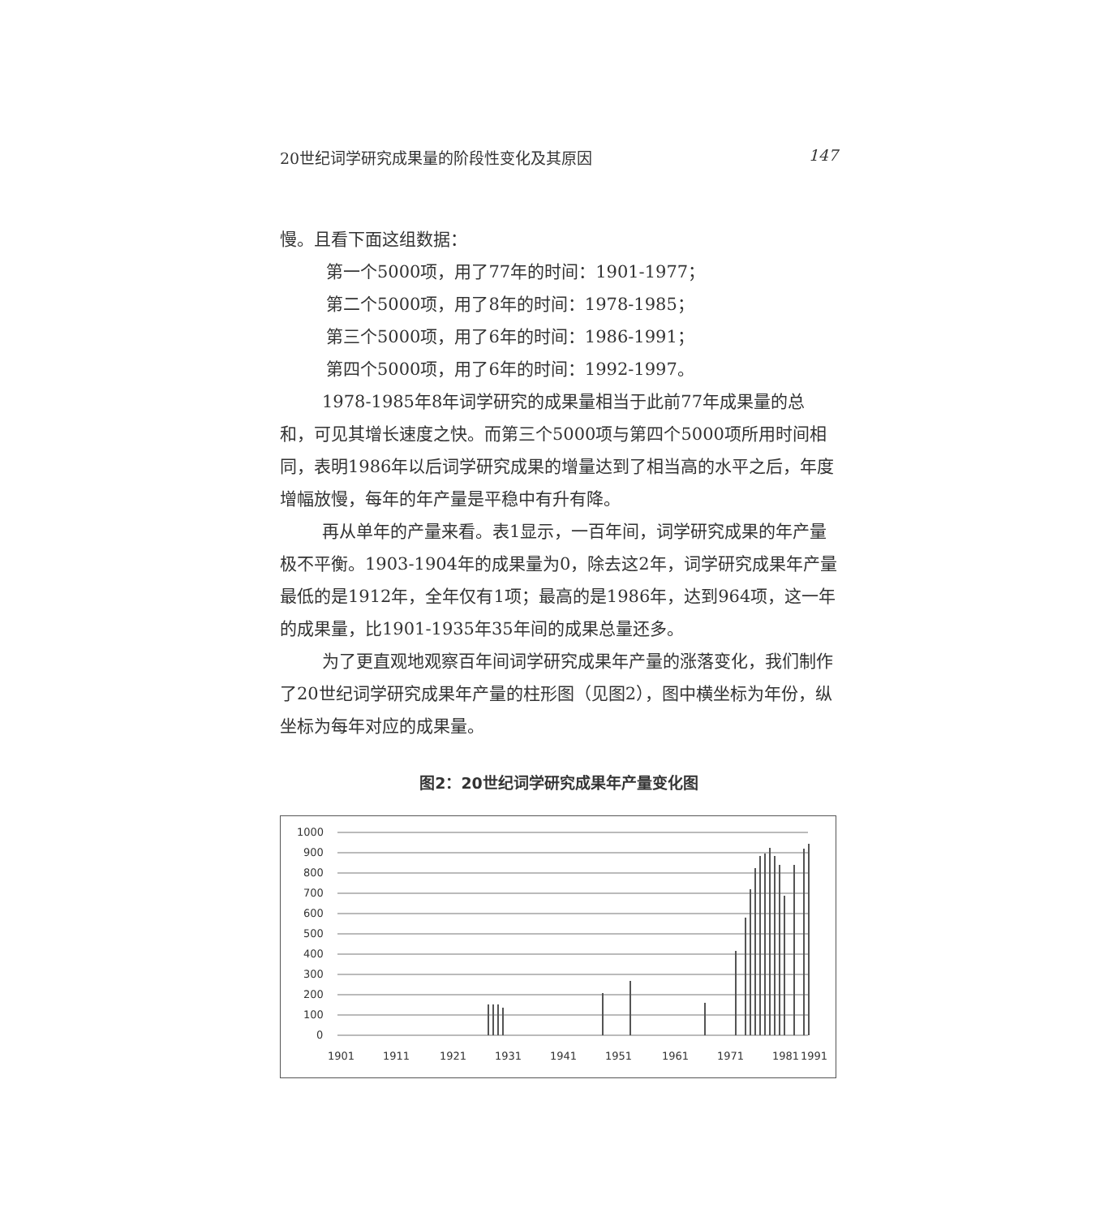20世纪词学研究成果量的阶段性变化及其原因 147
慢。且看下面这组数据：
第一个5000项，用了77年的时间：1901-1977；
第二个5000项，用了8年的时间：1978-1985；
第三个5000项，用了6年的时间：1986-1991；
第四个5000项，用了6年的时间：1992-1997。
1978-1985年8年词学研究的成果量相当于此前77年成果量的总和，可见其增长速度之快。而第三个5000项与第四个5000项所用时间相同，表明1986年以后词学研究成果的增量达到了相当高的水平之后，年度增幅放慢，每年的年产量是平稳中有升有降。
再从单年的产量来看。表1显示，一百年间，词学研究成果的年产量极不平衡。1903-1904年的成果量为0，除去这2年，词学研究成果年产量最低的是1912年，全年仅有1项；最高的是1986年，达到964项，这一年的成果量，比1901-1935年35年间的成果总量还多。
为了更直观地观察百年间词学研究成果年产量的涨落变化，我们制作了20世纪词学研究成果年产量的柱形图（见图2），图中横坐标为年份，纵坐标为每年对应的成果量。
图2：20世纪词学研究成果年产量变化图
1000
900
800
700
600
500
400
300
200
100
0
1901
1911
1921
1931
1941
1951
1961
1971
1981
1991